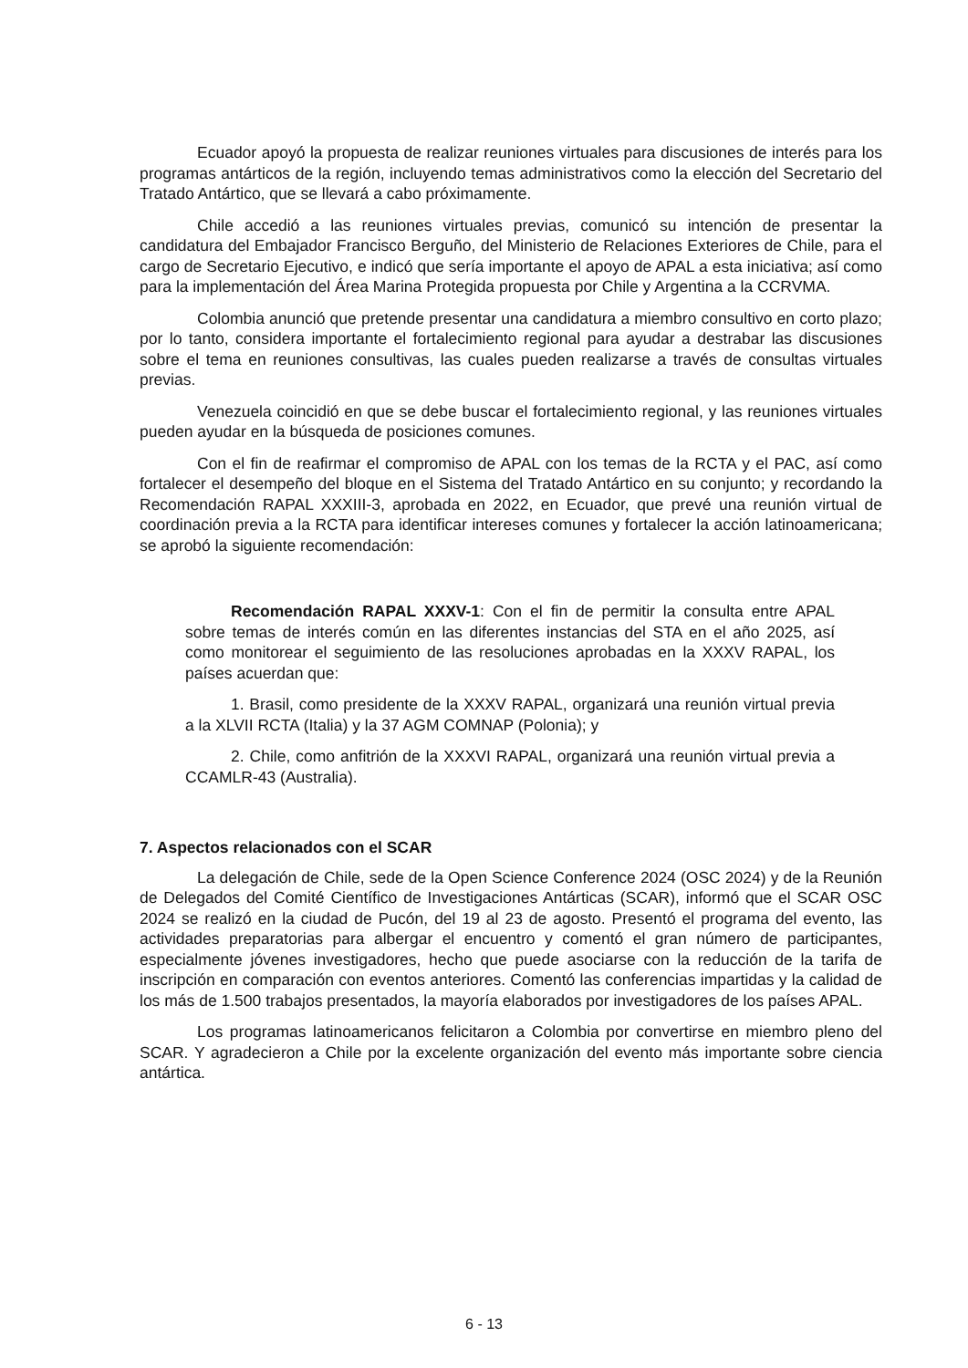Ecuador apoyó la propuesta de realizar reuniones virtuales para discusiones de interés para los programas antárticos de la región, incluyendo temas administrativos como la elección del Secretario del Tratado Antártico, que se llevará a cabo próximamente.
Chile accedió a las reuniones virtuales previas, comunicó su intención de presentar la candidatura del Embajador Francisco Berguño, del Ministerio de Relaciones Exteriores de Chile, para el cargo de Secretario Ejecutivo, e indicó que sería importante el apoyo de APAL a esta iniciativa; así como para la implementación del Área Marina Protegida propuesta por Chile y Argentina a la CCRVMA.
Colombia anunció que pretende presentar una candidatura a miembro consultivo en corto plazo; por lo tanto, considera importante el fortalecimiento regional para ayudar a destrabar las discusiones sobre el tema en reuniones consultivas, las cuales pueden realizarse a través de consultas virtuales previas.
Venezuela coincidió en que se debe buscar el fortalecimiento regional, y las reuniones virtuales pueden ayudar en la búsqueda de posiciones comunes.
Con el fin de reafirmar el compromiso de APAL con los temas de la RCTA y el PAC, así como fortalecer el desempeño del bloque en el Sistema del Tratado Antártico en su conjunto; y recordando la Recomendación RAPAL XXXIII-3, aprobada en 2022, en Ecuador, que prevé una reunión virtual de coordinación previa a la RCTA para identificar intereses comunes y fortalecer la acción latinoamericana; se aprobó la siguiente recomendación:
Recomendación RAPAL XXXV-1: Con el fin de permitir la consulta entre APAL sobre temas de interés común en las diferentes instancias del STA en el año 2025, así como monitorear el seguimiento de las resoluciones aprobadas en la XXXV RAPAL, los países acuerdan que:
1. Brasil, como presidente de la XXXV RAPAL, organizará una reunión virtual previa a la XLVII RCTA (Italia) y la 37 AGM COMNAP (Polonia); y
2. Chile, como anfitrión de la XXXVI RAPAL, organizará una reunión virtual previa a CCAMLR-43 (Australia).
7. Aspectos relacionados con el SCAR
La delegación de Chile, sede de la Open Science Conference 2024 (OSC 2024) y de la Reunión de Delegados del Comité Científico de Investigaciones Antárticas (SCAR), informó que el SCAR OSC 2024 se realizó en la ciudad de Pucón, del 19 al 23 de agosto. Presentó el programa del evento, las actividades preparatorias para albergar el encuentro y comentó el gran número de participantes, especialmente jóvenes investigadores, hecho que puede asociarse con la reducción de la tarifa de inscripción en comparación con eventos anteriores. Comentó las conferencias impartidas y la calidad de los más de 1.500 trabajos presentados, la mayoría elaborados por investigadores de los países APAL.
Los programas latinoamericanos felicitaron a Colombia por convertirse en miembro pleno del SCAR. Y agradecieron a Chile por la excelente organización del evento más importante sobre ciencia antártica.
6 - 13